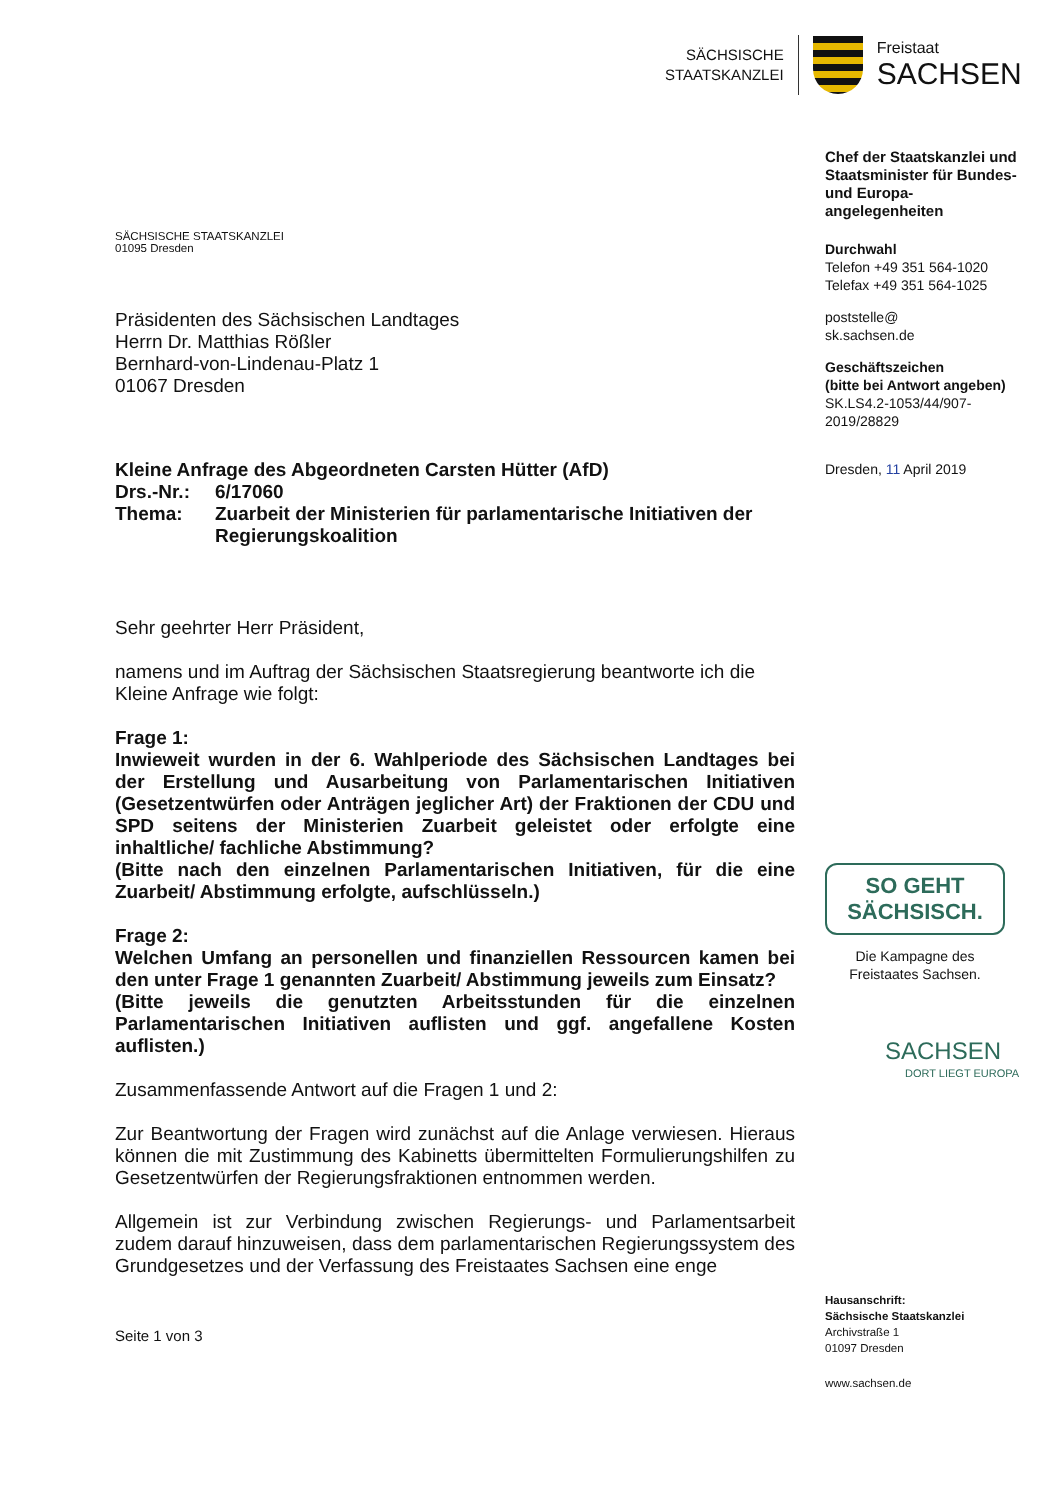SÄCHSISCHE
STAATSKANZLEI
Freistaat
SACHSEN
SÄCHSISCHE STAATSKANZLEI
01095 Dresden
Präsidenten des Sächsischen Landtages
Herrn Dr. Matthias Rößler
Bernhard-von-Lindenau-Platz 1
01067 Dresden
Kleine Anfrage des Abgeordneten Carsten Hütter (AfD)
Drs.-Nr.:
6/17060
Thema:
Zuarbeit der Ministerien für parlamentarische Initiativen der Regierungskoalition
Sehr geehrter Herr Präsident,
namens und im Auftrag der Sächsischen Staatsregierung beantworte ich die Kleine Anfrage wie folgt:
Frage 1:
Inwieweit wurden in der 6. Wahlperiode des Sächsischen Landtages bei der Erstellung und Ausarbeitung von Parlamentarischen Initiativen (Gesetzentwürfen oder Anträgen jeglicher Art) der Fraktionen der CDU und SPD seitens der Ministerien Zuarbeit geleistet oder erfolgte eine inhaltliche/ fachliche Abstimmung?
(Bitte nach den einzelnen Parlamentarischen Initiativen, für die eine Zuarbeit/ Abstimmung erfolgte, aufschlüsseln.)
Frage 2:
Welchen Umfang an personellen und finanziellen Ressourcen kamen bei den unter Frage 1 genannten Zuarbeit/ Abstimmung jeweils zum Einsatz?
(Bitte jeweils die genutzten Arbeitsstunden für die einzelnen Parlamentarischen Initiativen auflisten und ggf. angefallene Kosten auflisten.)
Zusammenfassende Antwort auf die Fragen 1 und 2:
Zur Beantwortung der Fragen wird zunächst auf die Anlage verwiesen. Hieraus können die mit Zustimmung des Kabinetts übermittelten Formulierungshilfen zu Gesetzentwürfen der Regierungsfraktionen entnommen werden.
Allgemein ist zur Verbindung zwischen Regierungs- und Parlamentsarbeit zudem darauf hinzuweisen, dass dem parlamentarischen Regierungssystem des Grundgesetzes und der Verfassung des Freistaates Sachsen eine enge
Seite 1 von 3
Chef der Staatskanzlei und Staatsminister für Bundes- und Europa-angelegenheiten
Durchwahl
Telefon +49 351 564-1020
Telefax +49 351 564-1025
poststelle@
sk.sachsen.de
Geschäftszeichen
(bitte bei Antwort angeben)
SK.LS4.2-1053/44/907-2019/28829
Dresden, 11 April 2019
SO GEHT
SÄCHSISCH.
Die Kampagne des Freistaates Sachsen.
SACHSEN
DORT LIEGT EUROPA
Hausanschrift:
Sächsische Staatskanzlei
Archivstraße 1
01097 Dresden
www.sachsen.de